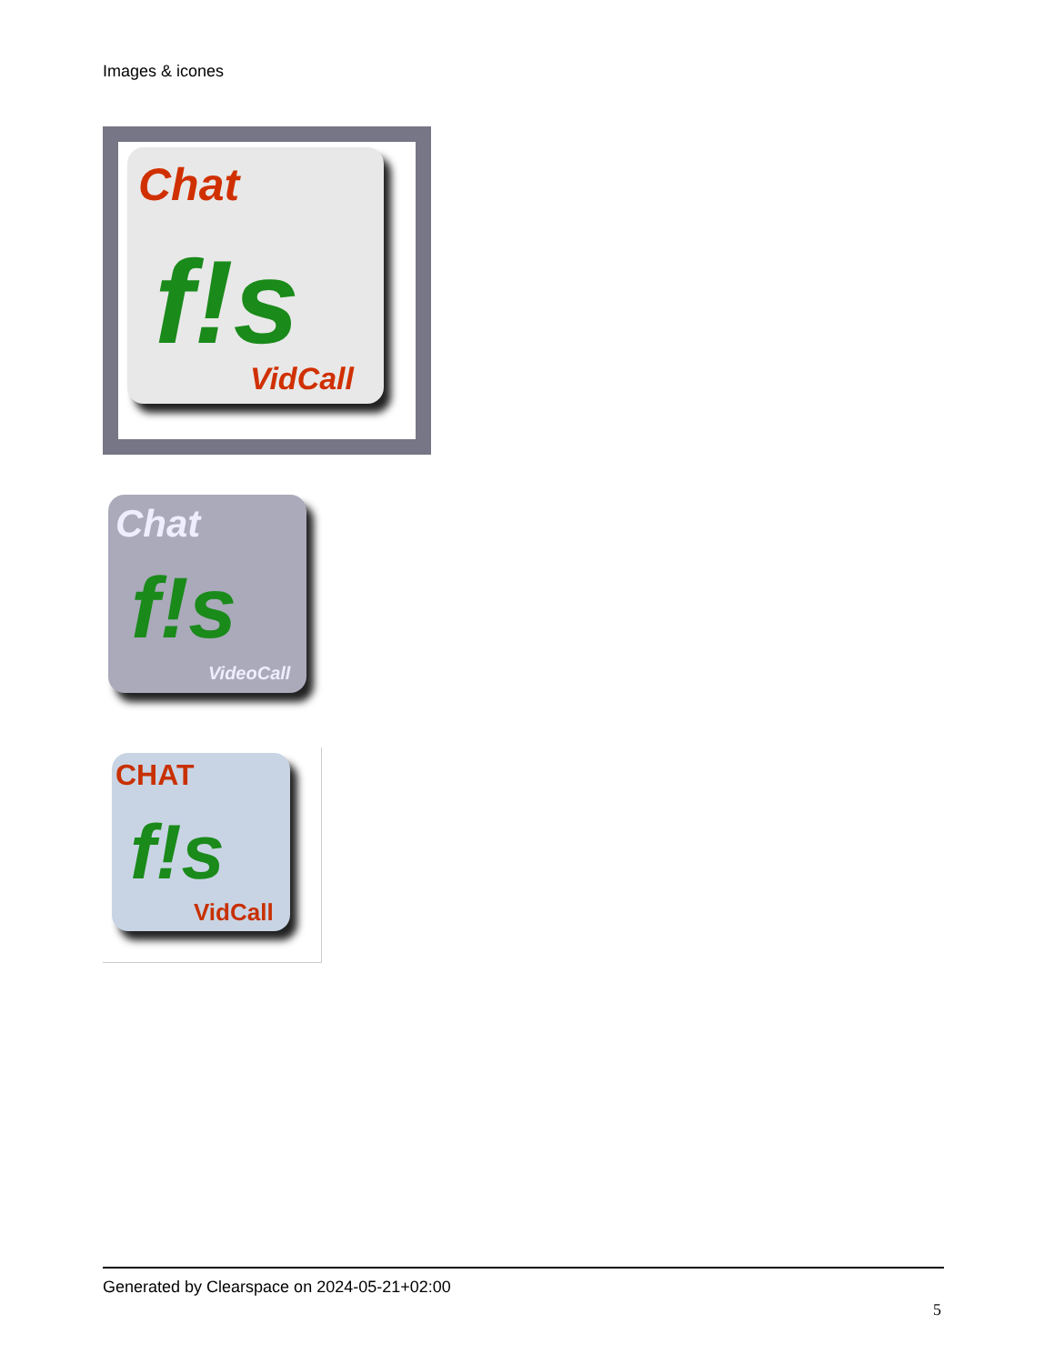Images & icones
Chat
f!s
VidCall
Chat
f!s
VideoCall
CHAT
f!s
VidCall
Generated by Clearspace on 2024-05-21+02:00
5